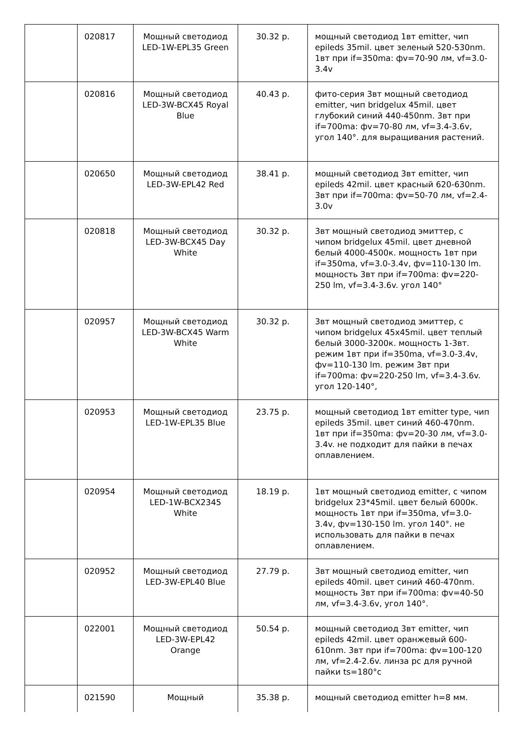| | 020817 | Мощный светодиод LED-1W-EPL35 Green | 30.32 р. | мощный светодиод 1вт emitter, чип epileds 35mil. цвет зеленый 520-530nm. 1вт при if=350ma: фv=70-90 лм, vf=3.0-3.4v |
| | 020816 | Мощный светодиод LED-3W-BCX45 Royal Blue | 40.43 р. | фито-серия 3вт мощный светодиод emitter, чип bridgelux 45mil. цвет глубокий синий 440-450nm. 3вт при if=700ma: фv=70-80 лм, vf=3.4-3.6v, угол 140°. для выращивания растений. |
| | 020650 | Мощный светодиод LED-3W-EPL42 Red | 38.41 р. | мощный светодиод 3вт emitter, чип epileds 42mil. цвет красный 620-630nm. 3вт при if=700ma: фv=50-70 лм, vf=2.4-3.0v |
| | 020818 | Мощный светодиод LED-3W-BCX45 Day White | 30.32 р. | 3вт мощный светодиод эмиттер, с чипом bridgelux 45mil. цвет дневной белый 4000-4500к. мощность 1вт при if=350ma, vf=3.0-3.4v, фv=110-130 lm. мощность 3вт при if=700ma: фv=220-250 lm, vf=3.4-3.6v. угол 140° |
| | 020957 | Мощный светодиод LED-3W-BCX45 Warm White | 30.32 р. | 3вт мощный светодиод эмиттер, с чипом bridgelux 45x45mil. цвет теплый белый 3000-3200к. мощность 1-3вт. режим 1вт при if=350ma, vf=3.0-3.4v, фv=110-130 lm. режим 3вт при if=700ma: фv=220-250 lm, vf=3.4-3.6v. угол 120-140°, |
| | 020953 | Мощный светодиод LED-1W-EPL35 Blue | 23.75 р. | мощный светодиод 1вт emitter type, чип epileds 35mil. цвет синий 460-470nm. 1вт при if=350ma: фv=20-30 лм, vf=3.0-3.4v. не подходит для пайки в печах оплавлением. |
| | 020954 | Мощный светодиод LED-1W-BCX2345 White | 18.19 р. | 1вт мощный светодиод emitter, с чипом bridgelux 23*45mil. цвет белый 6000к. мощность 1вт при if=350ma, vf=3.0-3.4v, фv=130-150 lm. угол 140°. не использовать для пайки в печах оплавлением. |
| | 020952 | Мощный светодиод LED-3W-EPL40 Blue | 27.79 р. | 3вт мощный светодиод emitter, чип epileds 40mil. цвет синий 460-470nm. мощность 3вт при if=700ma: фv=40-50 лм, vf=3.4-3.6v, угол 140°. |
| | 022001 | Мощный светодиод LED-3W-EPL42 Orange | 50.54 р. | мощный светодиод 3вт emitter, чип epileds 42mil. цвет оранжевый 600-610nm. 3вт при if=700ma: фv=100-120 лм, vf=2.4-2.6v. линза pc для ручной пайки ts=180°c |
| | 021590 | Мощный | 35.38 р. | мощный светодиод emitter h=8 мм. |